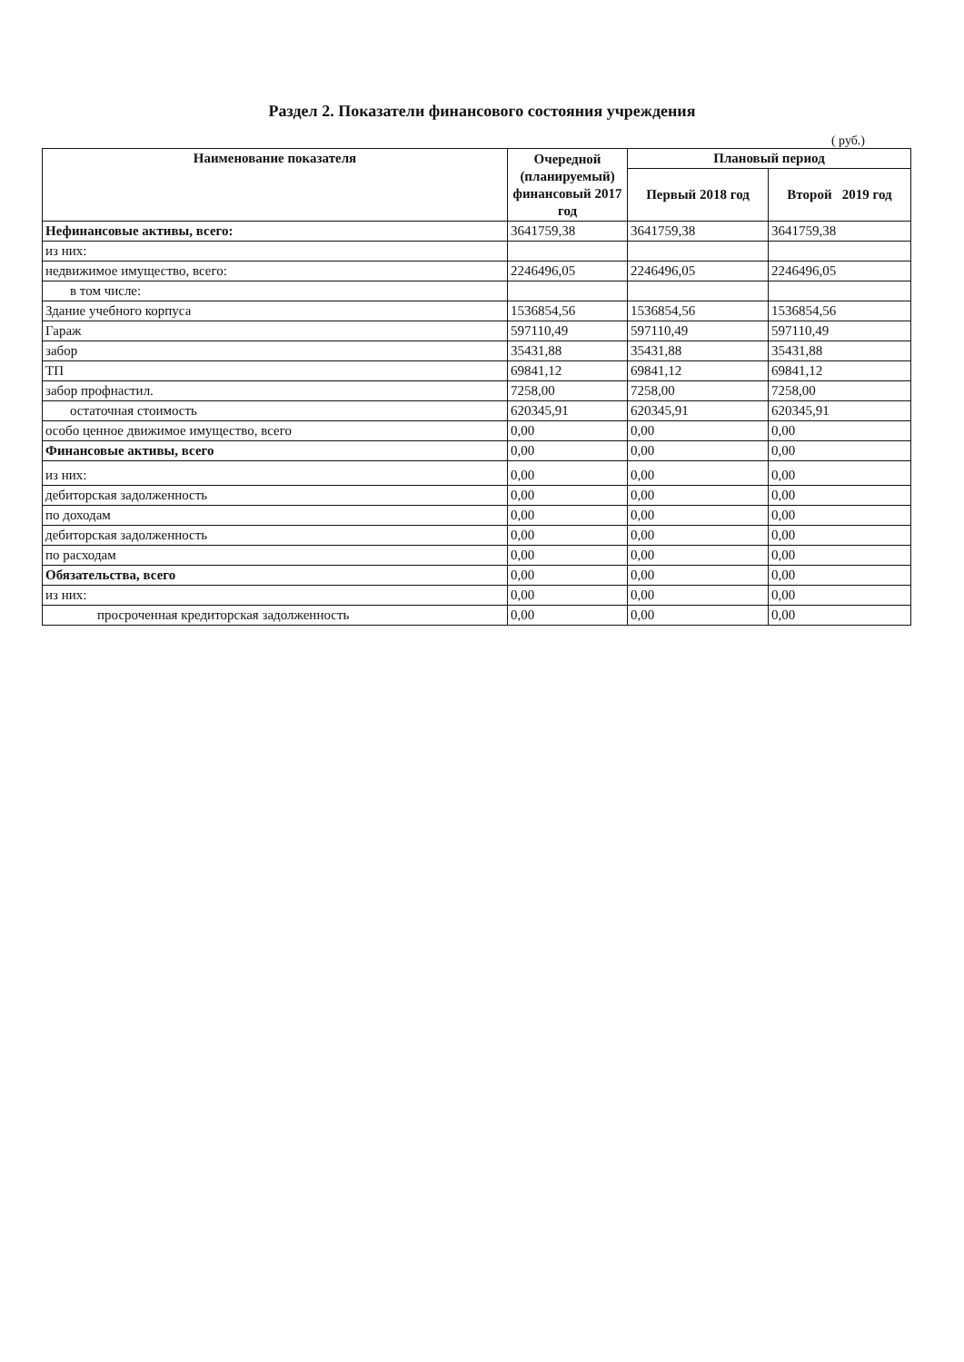Раздел 2. Показатели финансового состояния учреждения
( руб.)
| Наименование показателя | Очередной (планируемый) финансовый 2017 год | Плановый период | |
| --- | --- | --- | --- |
| | | Первый 2018 год | Второй 2019 год |
| Нефинансовые активы, всего: | 3641759,38 | 3641759,38 | 3641759,38 |
| из них: | | | |
| недвижимое имущество, всего: | 2246496,05 | 2246496,05 | 2246496,05 |
| в том числе: | | | |
| Здание учебного корпуса | 1536854,56 | 1536854,56 | 1536854,56 |
| Гараж | 597110,49 | 597110,49 | 597110,49 |
| забор | 35431,88 | 35431,88 | 35431,88 |
| ТП | 69841,12 | 69841,12 | 69841,12 |
| забор профнастил. | 7258,00 | 7258,00 | 7258,00 |
| остаточная стоимость | 620345,91 | 620345,91 | 620345,91 |
| особо ценное движимое имущество, всего | 0,00 | 0,00 | 0,00 |
| Финансовые активы, всего | 0,00 | 0,00 | 0,00 |
| из них: | 0,00 | 0,00 | 0,00 |
| дебиторская задолженность | 0,00 | 0,00 | 0,00 |
| по доходам | 0,00 | 0,00 | 0,00 |
| дебиторская задолженность | 0,00 | 0,00 | 0,00 |
| по расходам | 0,00 | 0,00 | 0,00 |
| Обязательства, всего | 0,00 | 0,00 | 0,00 |
| из них: | 0,00 | 0,00 | 0,00 |
| просроченная кредиторская задолженность | 0,00 | 0,00 | 0,00 |